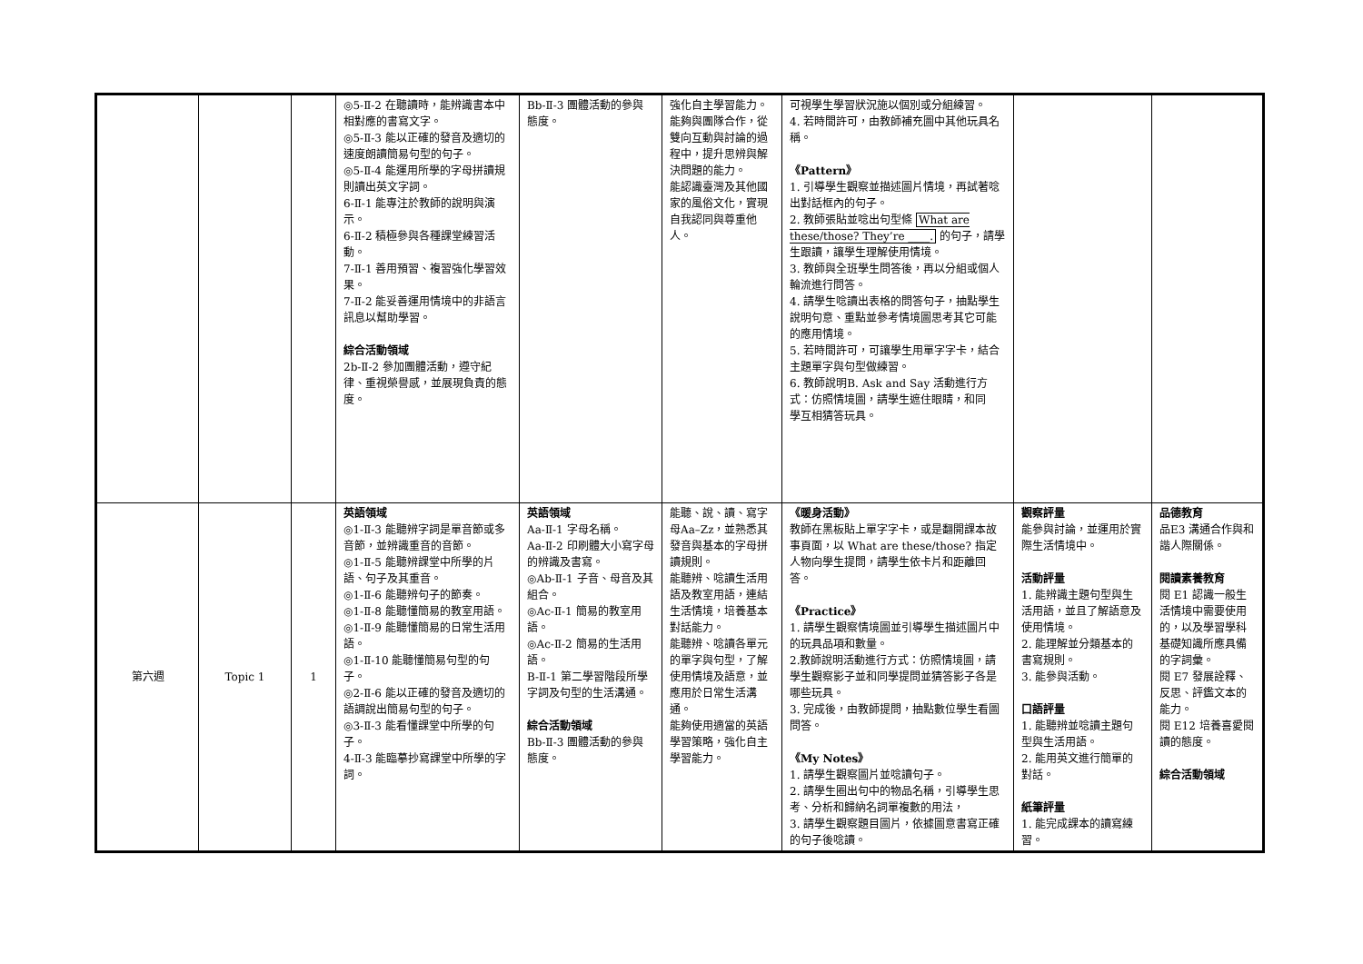| | | | ◎5-Ⅱ-2 在聽讀時，能辨識書本中相對應的書寫文字。 ◎5-Ⅱ-3 能以正確的發音及適切的速度朗讀簡易句型的句子。 ◎5-Ⅱ-4 能運用所學的字母拼讀規則讀出英文字詞。 6-Ⅱ-1 能專注於教師的說明與演示。 6-Ⅱ-2 積極參與各種課堂練習活動。 7-Ⅱ-1 善用預習、複習強化學習效果。 7-Ⅱ-2 能妥善運用情境中的非語言訊息以幫助學習。 綜合活動領域 2b-Ⅱ-2 參加團體活動，遵守紀律、重視榮譽感，並展現負責的態度。 | Bb-Ⅱ-3 團體活動的參與態度。 | 強化自主學習能力。 能夠與團隊合作，從雙向互動與討論的過程中，提升思辨與解決問題的能力。 能認識臺灣及其他國家的風俗文化，實現自我認同與尊重他人。 | 可視學生學習狀況施以個別或分組練習。 4. 若時間許可，由教師補充圖中其他玩具名稱。 《Pattern》 1. 引導學生觀察並描述圖片情境，再試著唸出對話框內的句子。 2. 教師張貼並唸出句型條 What are these/those? They’re ____. 的句子，請學生跟讀，讓學生理解使用情境。 3. 教師與全班學生問答後，再以分組或個人輪流進行問答。 4. 請學生唸讀出表格的問答句子，抽點學生說明句意、重點並參考情境圖思考其它可能的應用情境。 5. 若時間許可，可讓學生用單字字卡，結合主題單字與句型做練習。 6. 教師說明B. Ask and Say 活動進行方式：仿照情境圖，請學生遮住眼睛，和同 學互相猜答玩具。 | | |
| 第六週 | Topic 1 | 1 | 英語領域 ◎1-Ⅱ-3 能聽辨字詞是單音節或多音節，並辨識重音的音節。 ◎1-Ⅱ-5 能聽辨課堂中所學的片語、句子及其重音。 ◎1-Ⅱ-6 能聽辨句子的節奏。 ◎1-Ⅱ-8 能聽懂簡易的教室用語。 ◎1-Ⅱ-9 能聽懂簡易的日常生活用語。 ◎1-Ⅱ-10 能聽懂簡易句型的句子。 ◎2-Ⅱ-6 能以正確的發音及適切的語調說出簡易句型的句子。 ◎3-Ⅱ-3 能看懂課堂中所學的句子。 4-Ⅱ-3 能臨摹抄寫課堂中所學的字詞。 | 英語領域 Aa-Ⅱ-1 字母名稱。 Aa-Ⅱ-2 印刷體大小寫字母的辨識及書寫。 ◎Ab-Ⅱ-1 子音、母音及其組合。 ◎Ac-Ⅱ-1 簡易的教室用語。 ◎Ac-Ⅱ-2 簡易的生活用語。 B-Ⅱ-1 第二學習階段所學字詞及句型的生活溝通。 綜合活動領域 Bb-Ⅱ-3 團體活動的參與態度。 | 能聽、說、讀、寫字母Aa–Zz，並熟悉其發音與基本的字母拼讀規則。 能聽辨、唸讀生活用語及教室用語，連結生活情境，培養基本對話能力。 能聽辨、唸讀各單元的單字與句型，了解使用情境及語意，並應用於日常生活溝通。 能夠使用適當的英語學習策略，強化自主學習能力。 | 《暖身活動》 教師在黑板貼上單字字卡，或是翻開課本故事頁面，以 What are these/those? 指定人物向學生提問，請學生依卡片和距離回答。 《Practice》 1. 請學生觀察情境圖並引導學生描述圖片中的玩具品項和數量。 2.教師說明活動進行方式：仿照情境圖，請學生觀察影子並和同學提問並猜答影子各是哪些玩具。 3. 完成後，由教師提問，抽點數位學生看圖問答。 《My Notes》 1. 請學生觀察圖片並唸讀句子。 2. 請學生圈出句中的物品名稱，引導學生思考、分析和歸納名詞單複數的用法， 3. 請學生觀察題目圖片，依據圖意書寫正確的句子後唸讀。 | 觀察評量 能參與討論，並運用於實際生活情境中。 活動評量 1. 能辨識主題句型與生活用語，並且了解語意及使用情境。 2. 能理解並分類基本的書寫規則。 3. 能參與活動。 口語評量 1. 能聽辨並唸讀主題句型與生活用語。 2. 能用英文進行簡單的對話。 紙筆評量 1. 能完成課本的讀寫練習。 | 品德教育 品E3 溝通合作與和諧人際關係。 閱讀素養教育 閱 E1 認識一般生活情境中需要使用的，以及學習學科基礎知識所應具備的字詞彙。 閱 E7 發展詮釋、反思、評鑑文本的能力。 閱 E12 培養喜愛閱讀的態度。 綜合活動領域 |